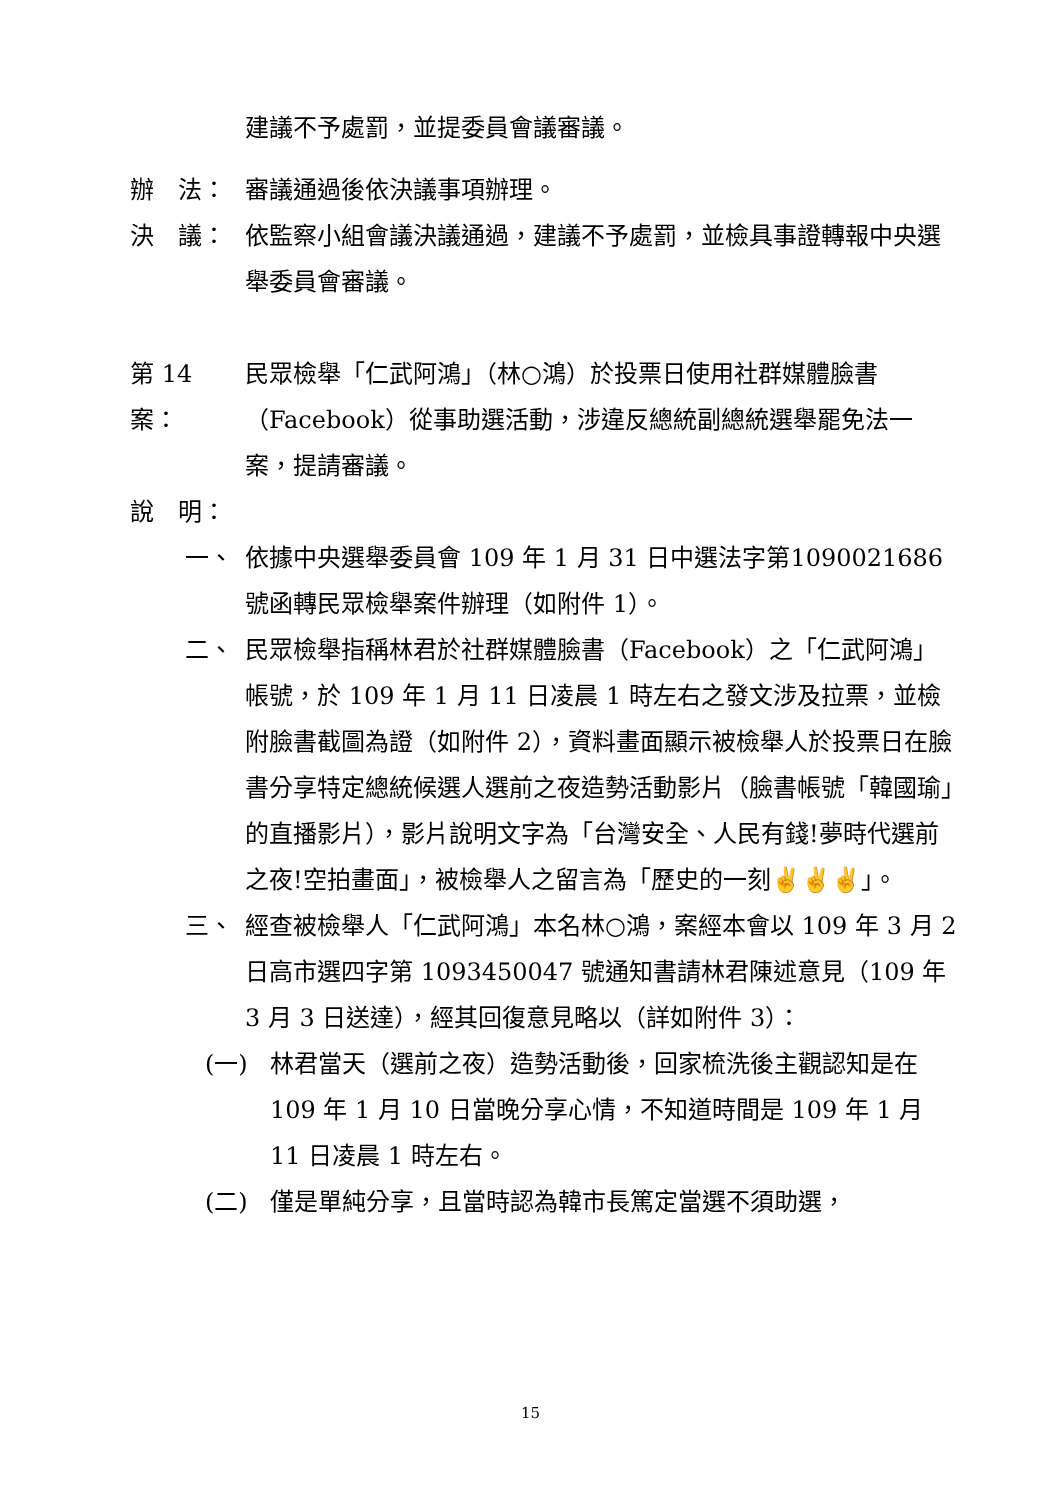建議不予處罰，並提委員會議審議。
辦　法： 審議通過後依決議事項辦理。
決　議： 依監察小組會議決議通過，建議不予處罰，並檢具事證轉報中央選舉委員會審議。
第 14 案： 民眾檢舉「仁武阿鴻」（林○鴻）於投票日使用社群媒體臉書（Facebook）從事助選活動，涉違反總統副總統選舉罷免法一案，提請審議。
說　明：
一、 依據中央選舉委員會 109 年 1 月 31 日中選法字第1090021686 號函轉民眾檢舉案件辦理（如附件 1）。
二、 民眾檢舉指稱林君於社群媒體臉書（Facebook）之「仁武阿鴻」帳號，於 109 年 1 月 11 日凌晨 1 時左右之發文涉及拉票，並檢附臉書截圖為證（如附件 2），資料畫面顯示被檢舉人於投票日在臉書分享特定總統候選人選前之夜造勢活動影片（臉書帳號「韓國瑜」的直播影片），影片說明文字為「台灣安全、人民有錢!夢時代選前之夜!空拍畫面」，被檢舉人之留言為「歷史的一刻✌✌✌」。
三、 經查被檢舉人「仁武阿鴻」本名林○鴻，案經本會以 109 年 3 月 2 日高市選四字第 1093450047 號通知書請林君陳述意見（109 年 3 月 3 日送達），經其回復意見略以（詳如附件 3）：
(一) 林君當天（選前之夜）造勢活動後，回家梳洗後主觀認知是在 109 年 1 月 10 日當晚分享心情，不知道時間是 109 年 1 月 11 日凌晨 1 時左右。
(二) 僅是單純分享，且當時認為韓市長篤定當選不須助選，
15